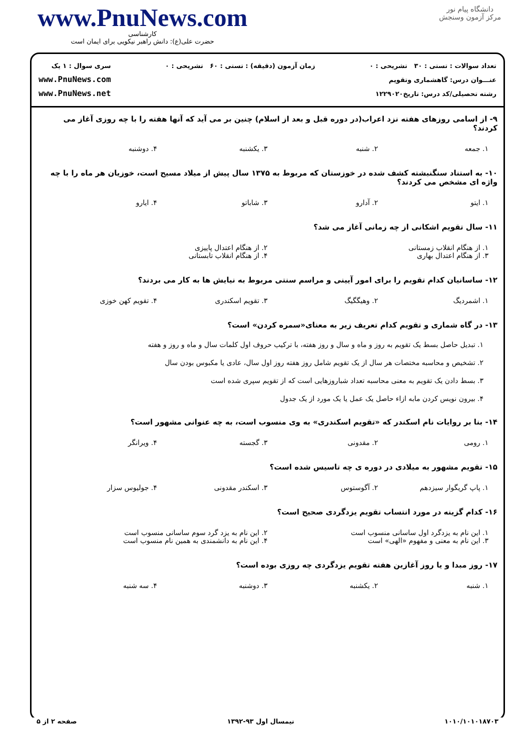www.PnuNews.com
کارشناسی
حضرت علی(ع): دانش راهبر نیکویی برای ایمان است
دانشگاه پیام نور
مرکز آزمون وسنجش
تعداد سوالات : تستی : ۳۰ تشریحی : ۰
عنـــوان درس: گاهشماری وتقویم
رشته تحصیلی/کد درس: تاریخ۱۲۲۹۰۲۰
زمان آزمون (دقیقه) : تستی : ۶۰ تشریحی : ۰
سری سوال : ۱ یک
www.PnuNews.com
www.PnuNews.net
۹- از اسامی روزهای هفته نزد اعراب(در دوره قبل و بعد از اسلام) چنین بر می آید که آنها هفته را با چه روزی آغاز می کردند؟
۱. جمعه
۲. شنبه
۳. یکشنبه
۴. دوشنبه
۱۰- به استناد سنگنبشته کشف شده در خوزستان که مربوط به ۱۳۷۵ سال پیش از میلاد مسیح است، خوزیان هر ماه را با چه واژه ای مشخص می کردند؟
۱. ایتو
۲. آدارو
۳. شاباتو
۴. ایارو
۱۱- سال تقویم اشکانی از چه زمانی آغاز می شد؟
۱. از هنگام انقلاب زمستانی
۲. از هنگام اعتدال پاییزی
۳. از هنگام اعتدال بهاری
۴. از هنگام انقلاب تابستانی
۱۲- ساسانیان کدام تقویم را برای امور آیینی و مراسم سنتی مربوط به نیایش ها به کار می بردند؟
۱. اشمردیگ
۲. وهیگگیگ
۳. تقویم اسکندری
۴. تقویم کهن خوزی
۱۳- در گاه شماری و تقویم کدام تعریف زیر به معنای«سمره کردن» است؟
۱. تبدیل حاصل بسط یک تقویم به روز و ماه و سال و روز هفته، با ترکیب حروف اول کلمات سال و ماه و روز و هفته
۲. تشخیص و محاسبه مختصات هر سال از یک تقویم شامل روز هفته روز اول سال، عادی یا مکبوس بودن سال
۳. بسط دادن یک تقویم به معنی محاسبه تعداد شباروزهایی است که از تقویم سپری شده است
۴. بیرون نویس کردن مابه ازاء حاصل یک عمل یا یک مورد از یک جدول
۱۴- بنا بر روایات نام اسکندر که «تقویم اسکندری» به وی منسوب است، به چه عنوانی مشهور است؟
۱. رومی
۲. مقدونی
۳. گجسته
۴. ویرانگر
۱۵- تقویم مشهور به میلادی در دوره ی چه تاسیس شده است؟
۱. پاپ گریگوار سیزدهم
۲. آگوستوس
۳. اسکندر مقدونی
۴. جولیوس سزار
۱۶- کدام گزینه در مورد انتساب تقویم یزدگردی صحیح است؟
۱. این نام به یزدگرد اول ساسانی منسوب است
۲. این نام به یزد گرد سوم ساسانی منسوب است
۳. این نام به معنی و مفهوم «الهی» است
۴. این نام به دانشمندی به همین نام منسوب است
۱۷- روز مبدا و یا روز آغازین هفته تقویم یزدگردی چه روزی بوده است؟
۱. شنبه
۲. یکشنبه
۳. دوشنبه
۴. سه شنبه
۱۰۱۰/۱۰۱۰۱۸۷۰۳ نیمسال اول ۹۳-۱۳۹۲ صفحه ۲ از ۵